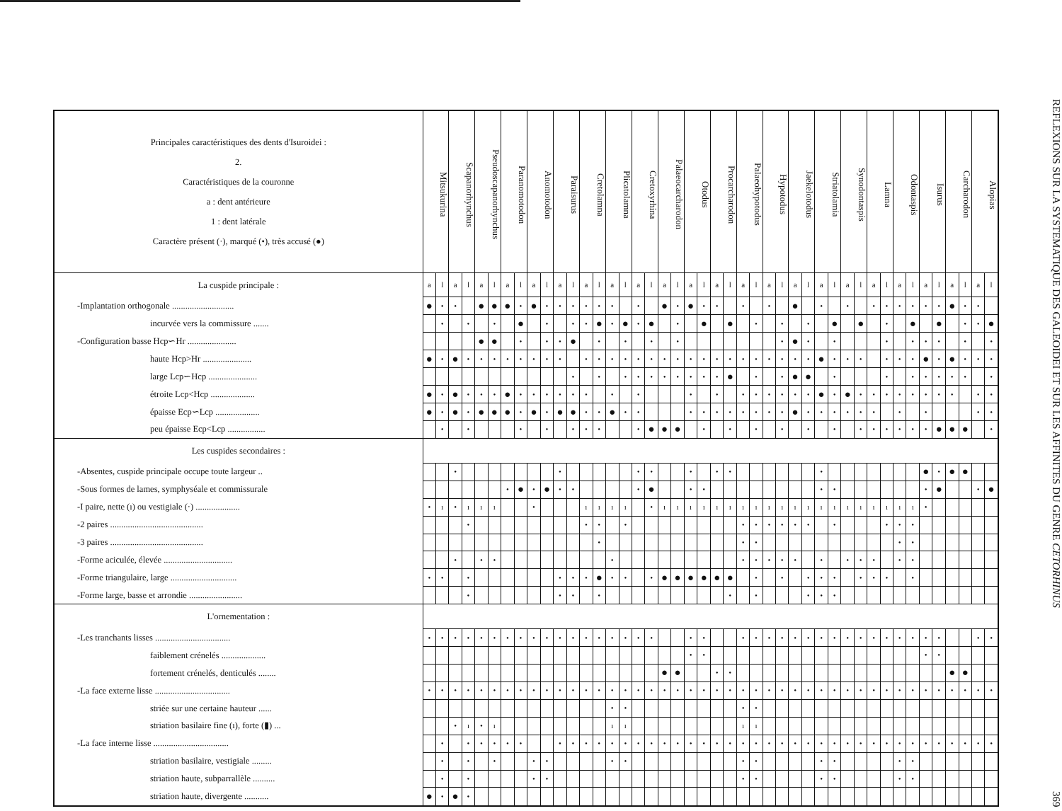| Principales caractéristiques des dents d'Isuroidei : 2. Caractéristiques de la couronne a : dent antérieure 1 : dent latérale Caractère présent (·), marqué (•), très accusé (●) | Mitsukurina | | Scapanorhynchus | | Pseudoscapanorhynchus | | Paranomotodon | | Anomotodon | | Paraisurus | | Cretolamna | | Plicatolamna | | Cretoxyrhina | | Palaeocarcharodon | | Otodus | | Procarcharodon | | Palaeohypotodus | | Hypotodus | | Jaekelotodus | | Striatolamia | | Synodontaspis | | Lamna | | Odontaspis | | Isurus | | Carcharodon | | Alopias | |
| --- | --- | --- | --- | --- | --- | --- | --- | --- | --- | --- | --- | --- | --- | --- | --- | --- | --- | --- | --- | --- | --- | --- | --- | --- | --- | --- | --- | --- | --- | --- | --- | --- | --- | --- | --- | --- | --- | --- | --- | --- | --- | --- | --- | --- |
| La cuspide principale : | a | l | a | l | a | l | a | l | a | l | a | l | a | l | a | l | a | l | a | l | a | l | a | l | a | l | a | l | a | l | a | l | a | l | a | l | a | l | a | l | a | l | a | l |
| -Implantation orthogonale ............................ | ● | • | • | | ● | ● | ● | • | ● | • | • | • | • | • | • | | • | | ● | • | ● | • | • | | • | | • | | ● | | • | | • | | • | • | • | • | • | • | ● | • | • | |
| incurvée vers la commissure ....... | | • | | • | | • | | ● | | • | | • | • | ● | • | ● | • | ● | | • | | ● | | ● | | • | | • | | • | | ● | | ● | | • | | ● | | ● | | • | • | ● |
| -Configuration basse Hcp∽Hr ...................... | | | | | ● | ● | | • | | • | • | ● | | • | | • | | • | | • | | | | | | | | • | ● | • | | • | | | | • | | • | • | • | | • | | • |
| haute Hcp>Hr ...................... | ● | • | ● | • | • | • | • | • | • | • | • | | • | • | • | • | • | • | • | • | • | • | • | • | • | • | • | • | • | • | ● | • | • | • | | • | • | • | ● | • | ● | • | • | • |
| large Lcp∽Hcp ...................... | | | | | | | | | | | | • | | • | | • | • | • | • | • | • | • | • | ● | | • | | • | ● | ● | | • | | | | • | | • | • | • | • | • | | • |
| étroite Lcp<Hcp .................... | ● | • | ● | • | • | • | ● | • | • | • | • | • | • | | • | | • | | | | • | | • | | • | • | • | • | • | • | ● | • | ● | • | • | • | • | • | • | • | • | | • | • |
| épaisse Ecp∽Lcp .................... | ● | • | ● | • | ● | ● | ● | • | ● | • | ● | ● | • | • | ● | • | • | | | | • | • | • | • | • | • | • | • | ● | • | • | • | • | • | • | | • | | • | | | | • | • |
| peu épaisse Ecp<Lcp ................. | | • | | • | | | | • | | • | | • | • | • | | | • | ● | ● | ● | | • | | • | | • | | • | | • | | • | | • | • | • | • | • | • | ● | ● | ● | | • |
| Les cuspides secondaires : | | | | | | | | | | | | | | | | | | | | | | | | | | | | | | | | | | | | | | | | | | | | |
| -Absentes, cuspide principale occupe toute largeur .. | | | • | | | | | | | | • | | | | | | • | • | | | • | | • | • | | | | | | | • | | | | | | | | ● | • | ● | ● | | |
| -Sous formes de lames, symphyséale et commissurale | | | | | | | • | ● | • | ● | • | • | | | | | • | ● | | | • | • | | | | | | | | | • | • | | | | | | | • | ● | | | • | ● |
| -I paire, nette (ı) ou vestigiale (·) .................... | • | ı | • | ı | ı | ı | | | • | | | | ı | ı | ı | ı | | • | ı | ı | ı | ı | ı | ı | ı | ı | ı | ı | ı | ı | ı | ı | ı | ı | ı | ı | ı | ı | • | | | | | |
| -2 paires .......................................... | | | | • | | | | | | | | | • | • | | • | | | | | | | | | • | • | • | • | • | • | | • | | | | • | • | • | | | | | | |
| -3 paires .......................................... | | | | | | | | | | | | | | • | | | | | | | | | | | • | • | | | | | | | | | | | • | • | | | | | | |
| -Forme aciculée, élevée ............................... | | | • | | • | • | | | | | | | | | • | | | | | | | | | | • | • | • | • | • | | • | | • | • | • | | • | • | | | | | | |
| -Forme triangulaire, large .............................. | • | • | | • | | | | | | | • | • | • | ● | • | • | | • | ● | ● | ● | ● | ● | ● | | • | | • | | • | • | • | | • | • | • | | • | | | | | | |
| -Forme large, basse et arrondie ........................ | | | | • | | | | | | | • | • | | • | | | | | | | | | | • | | • | | | | • | • | • | | | | | | | | | | | | |
| L'ornementation : | | | | | | | | | | | | | | | | | | | | | | | | | | | | | | | | | | | | | | | | | | | | |
| -Les tranchants lisses .................................. | • | • | • | • | • | • | • | • | • | • | • | • | • | • | • | • | • | • | | | • | • | | | • | • | • | • | • | • | • | • | • | • | • | • | • | • | • | • | | | • | • |
| faiblement crénelés .................... | | | | | | | | | | | | | | | | | | | | | • | • | | | | | | | | | | | | | | | | | • | • | | | | |
| fortement crénelés, denticulés ........ | | | | | | | | | | | | | | | | | | | ● | ● | | | • | • | | | | | | | | | | | | | | | | | ● | ● | | |
| -La face externe lisse .................................. | • | • | • | • | • | • | • | • | • | • | • | • | • | • | • | • | • | • | • | • | • | • | • | • | • | • | • | • | • | • | • | • | • | • | • | • | • | • | • | • | • | • | • | • |
| striée sur une certaine hauteur ...... | | | | | | | | | | | | | | | • | • | | | | | | | | | • | • | | | | | | | | | | | | | | | | | | |
| striation basilaire fine (ı), forte (▮) ... | | | • | ı | • | ı | | | | | | | | | ı | ı | | | | | | | | | ı | ı | | | | | | | | | | | | | | | | | | |
| -La face interne lisse .................................. | | • | | • | • | • | • | • | | | • | • | • | • | • | • | • | • | • | • | • | • | • | • | • | • | • | • | • | • | • | • | • | • | • | • | • | • | • | • | • | • | • | • |
| striation basilaire, vestigiale ......... | | • | | • | | • | | | • | • | | | | | • | • | | | | | | | | | • | • | | | | | • | • | | | | | • | • | | | | | | |
| striation haute, subparrallèle .......... | | • | | • | | | | | • | • | | | | | | | | | | | | | | | • | • | | | | | • | • | | | | | • | • | | | | | | |
| striation haute, divergente ........... | ● | • | ● | • | | | | | | | | | | | | | | | | | | | | | | | | | | | | | | | | | | | | | | | | |
REFLEXIONS SUR LA SYSTEMATIQUE DES GALEOIDEI ET SUR LES AFFINITES DU GENRE CETORHINUS 369